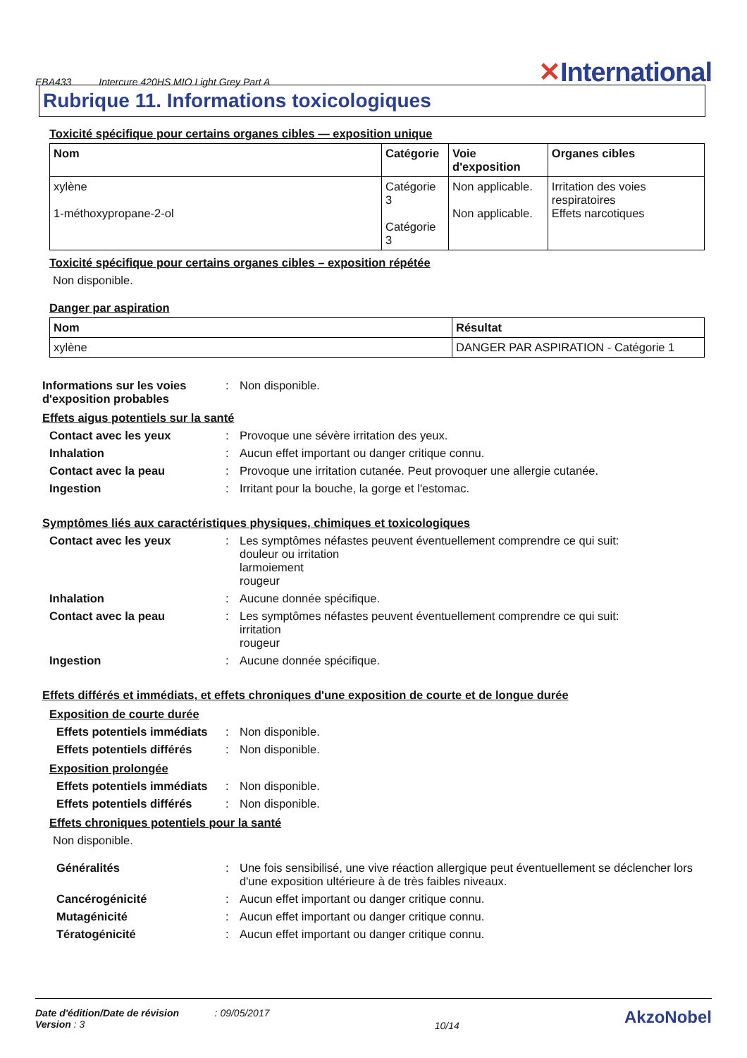EBA433 Intercure 420HS MIO Light Grey Part A
✕International
Rubrique 11. Informations toxicologiques
Toxicité spécifique pour certains organes cibles — exposition unique
| Nom | Catégorie | Voie d'exposition | Organes cibles |
| --- | --- | --- | --- |
| xylène 1-méthoxypropane-2-ol | Catégorie 3 Catégorie 3 | Non applicable. Non applicable. | Irritation des voies respiratoires Effets narcotiques |
Toxicité spécifique pour certains organes cibles – exposition répétée
Non disponible.
Danger par aspiration
| Nom | Résultat |
| --- | --- |
| xylène | DANGER PAR ASPIRATION - Catégorie 1 |
Informations sur les voies d'exposition probables: Non disponible.
Effets aigus potentiels sur la santé
Contact avec les yeux: Provoque une sévère irritation des yeux.
Inhalation: Aucun effet important ou danger critique connu.
Contact avec la peau: Provoque une irritation cutanée. Peut provoquer une allergie cutanée.
Ingestion: Irritant pour la bouche, la gorge et l'estomac.
Symptômes liés aux caractéristiques physiques, chimiques et toxicologiques
Contact avec les yeux: Les symptômes néfastes peuvent éventuellement comprendre ce qui suit:
douleur ou irritation
larmoiement
rougeur
Inhalation: Aucune donnée spécifique.
Contact avec la peau: Les symptômes néfastes peuvent éventuellement comprendre ce qui suit:
irritation
rougeur
Ingestion: Aucune donnée spécifique.
Effets différés et immédiats, et effets chroniques d'une exposition de courte et de longue durée
Exposition de courte durée
Effets potentiels immédiats: Non disponible.
Effets potentiels différés: Non disponible.
Exposition prolongée
Effets potentiels immédiats: Non disponible.
Effets potentiels différés: Non disponible.
Effets chroniques potentiels pour la santé
Non disponible.
Généralités: Une fois sensibilisé, une vive réaction allergique peut éventuellement se déclencher lors d'une exposition ultérieure à de très faibles niveaux.
Cancérogénicité: Aucun effet important ou danger critique connu.
Mutagénicité: Aucun effet important ou danger critique connu.
Tératogénicité: Aucun effet important ou danger critique connu.
Date d'édition/Date de révision : 09/05/2017
Version : 3
10/14
AkzoNobel